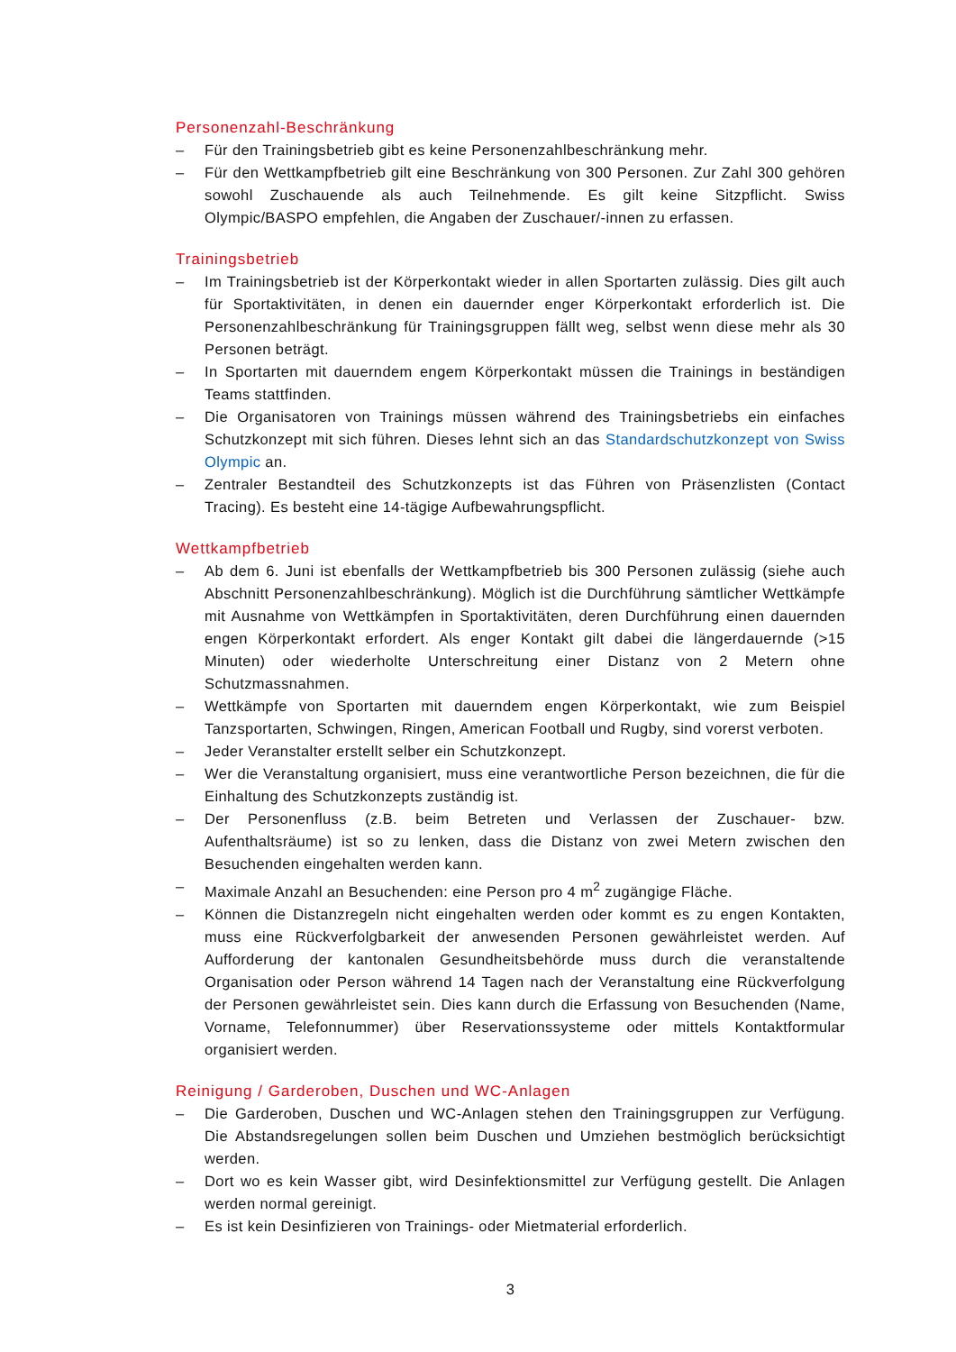Personenzahl-Beschränkung
– Für den Trainingsbetrieb gibt es keine Personenzahlbeschränkung mehr.
– Für den Wettkampfbetrieb gilt eine Beschränkung von 300 Personen. Zur Zahl 300 gehören sowohl Zuschauende als auch Teilnehmende. Es gilt keine Sitzpflicht. Swiss Olympic/BASPO empfehlen, die Angaben der Zuschauer/-innen zu erfassen.
Trainingsbetrieb
– Im Trainingsbetrieb ist der Körperkontakt wieder in allen Sportarten zulässig. Dies gilt auch für Sportaktivitäten, in denen ein dauernder enger Körperkontakt erforderlich ist. Die Personenzahlbeschränkung für Trainingsgruppen fällt weg, selbst wenn diese mehr als 30 Personen beträgt.
– In Sportarten mit dauerndem engem Körperkontakt müssen die Trainings in beständigen Teams stattfinden.
– Die Organisatoren von Trainings müssen während des Trainingsbetriebs ein einfaches Schutzkonzept mit sich führen. Dieses lehnt sich an das Standardschutzkonzept von Swiss Olympic an.
– Zentraler Bestandteil des Schutzkonzepts ist das Führen von Präsenzlisten (Contact Tracing). Es besteht eine 14-tägige Aufbewahrungspflicht.
Wettkampfbetrieb
– Ab dem 6. Juni ist ebenfalls der Wettkampfbetrieb bis 300 Personen zulässig (siehe auch Abschnitt Personenzahlbeschränkung). Möglich ist die Durchführung sämtlicher Wettkämpfe mit Ausnahme von Wettkämpfen in Sportaktivitäten, deren Durchführung einen dauernden engen Körperkontakt erfordert. Als enger Kontakt gilt dabei die längerdauernde (>15 Minuten) oder wiederholte Unterschreitung einer Distanz von 2 Metern ohne Schutzmassnahmen.
– Wettkämpfe von Sportarten mit dauerndem engen Körperkontakt, wie zum Beispiel Tanzsportarten, Schwingen, Ringen, American Football und Rugby, sind vorerst verboten.
– Jeder Veranstalter erstellt selber ein Schutzkonzept.
– Wer die Veranstaltung organisiert, muss eine verantwortliche Person bezeichnen, die für die Einhaltung des Schutzkonzepts zuständig ist.
– Der Personenfluss (z.B. beim Betreten und Verlassen der Zuschauer- bzw. Aufenthaltsräume) ist so zu lenken, dass die Distanz von zwei Metern zwischen den Besuchenden eingehalten werden kann.
– Maximale Anzahl an Besuchenden: eine Person pro 4 m<sup>2</sup> zugängige Fläche.
– Können die Distanzregeln nicht eingehalten werden oder kommt es zu engen Kontakten, muss eine Rückverfolgbarkeit der anwesenden Personen gewährleistet werden. Auf Aufforderung der kantonalen Gesundheitsbehörde muss durch die veranstaltende Organisation oder Person während 14 Tagen nach der Veranstaltung eine Rückverfolgung der Personen gewährleistet sein. Dies kann durch die Erfassung von Besuchenden (Name, Vorname, Telefonnummer) über Reservationssysteme oder mittels Kontaktformular organisiert werden.
Reinigung / Garderoben, Duschen und WC-Anlagen
– Die Garderoben, Duschen und WC-Anlagen stehen den Trainingsgruppen zur Verfügung. Die Abstandsregelungen sollen beim Duschen und Umziehen bestmöglich berücksichtigt werden.
– Dort wo es kein Wasser gibt, wird Desinfektionsmittel zur Verfügung gestellt. Die Anlagen werden normal gereinigt.
– Es ist kein Desinfizieren von Trainings- oder Mietmaterial erforderlich.
3